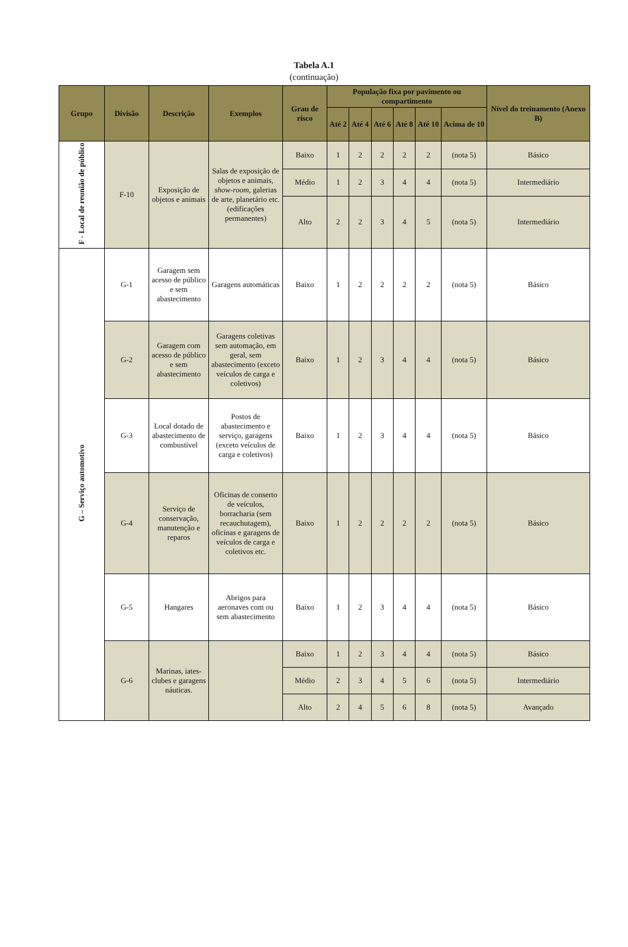Tabela A.1
(continuação)
| Grupo | Divisão | Descrição | Exemplos | Grau de risco | População fixa por pavimento ou compartimento | | | | | | Nível do treinamento (Anexo B) |
| --- | --- | --- | --- | --- | --- | --- | --- | --- | --- | --- | --- |
| | | | | | Até 2 | Até 4 | Até 6 | Até 8 | Até 10 | Acima de 10 | |
| F - Local de reunião de público | F-10 | Exposição de objetos e animais | Salas de exposição de objetos e animais, show-room, galerias de arte, planetário etc. (edificações permanentes) | Baixo | 1 | 2 | 2 | 2 | 2 | (nota 5) | Básico |
| | | | | Médio | 1 | 2 | 3 | 4 | 4 | (nota 5) | Intermediário |
| | | | | Alto | 2 | 2 | 3 | 4 | 5 | (nota 5) | Intermediário |
| G – Serviço automotivo | G-1 | Garagem sem acesso de público e sem abastecimento | Garagens automáticas | Baixo | 1 | 2 | 2 | 2 | 2 | (nota 5) | Básico |
| | G-2 | Garagem com acesso de público e sem abastecimento | Garagens coletivas sem automação, em geral, sem abastecimento (exceto veículos de carga e coletivos) | Baixo | 1 | 2 | 3 | 4 | 4 | (nota 5) | Básico |
| | G-3 | Local dotado de abastecimento de combustível | Postos de abastecimento e serviço, garagens (exceto veículos de carga e coletivos) | Baixo | 1 | 2 | 3 | 4 | 4 | (nota 5) | Básico |
| | G-4 | Serviço de conservação, manutenção e reparos | Oficinas de conserto de veículos, borracharia (sem recauchutagem), oficinas e garagens de veículos de carga e coletivos etc. | Baixo | 1 | 2 | 2 | 2 | 2 | (nota 5) | Básico |
| | G-5 | Hangares | Abrigos para aeronaves com ou sem abastecimento | Baixo | 1 | 2 | 3 | 4 | 4 | (nota 5) | Básico |
| | G-6 | Marinas, iates-clubes e garagens náuticas. | | Baixo | 1 | 2 | 3 | 4 | 4 | (nota 5) | Básico |
| | | | | Médio | 2 | 3 | 4 | 5 | 6 | (nota 5) | Intermediário |
| | | | | Alto | 2 | 4 | 5 | 6 | 8 | (nota 5) | Avançado |